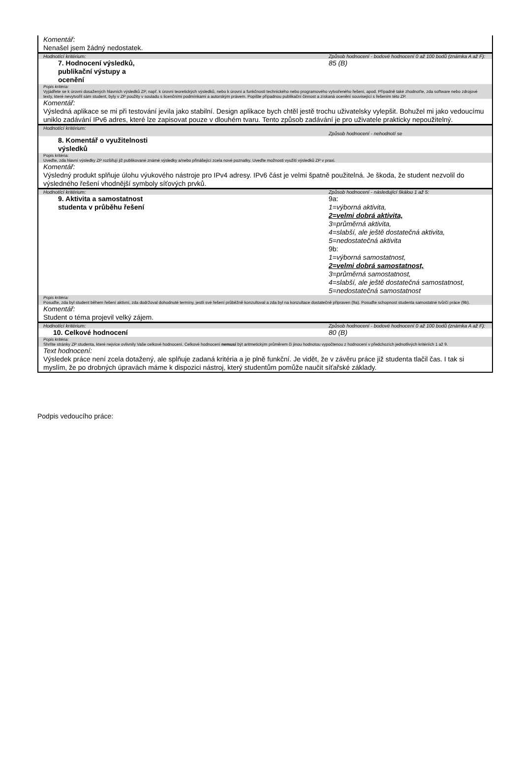| Komentář: Nenašel jsem žádný nedostatek. | |
| Hodnotící kritérium: | Způsob hodnocení - bodové hodnocení 0 až 100 bodů (známka A až F): |
| 7. Hodnocení výsledků, publikační výstupy a ocenění | 85 (B) |
| Popis kritéria: Vyjádřete se k úrovni dosažených hlavních výsledků ZP, např. k úrovni teoretických výsledků, nebo k úrovni a funkčnosti technického nebo programového vytvořeného řešení, apod. Případně také zhodnoťte, zda software nebo zdrojové texty, které nevytvořil sám student, byly v ZP použity v souladu s licenčními podmínkami a autorským právem. Popište případnou publikační činnost a získaná ocenění související s řešením této ZP. | |
| Komentář: Výsledná aplikace se mi při testování jevila jako stabilní. Design aplikace bych chtěl jestě trochu uživatelsky vylepšit. Bohužel mi jako vedoucímu uniklo zadávání IPv6 adres, které lze zapisovat pouze v dlouhém tvaru. Tento způsob zadávání je pro uživatele prakticky nepoužitelný. | |
| Hodnotící kritérium: | Způsob hodnocení - nehodnotí se |
| 8. Komentář o využitelnosti výsledků | |
| Popis kritéria: Uveďte, zda hlavní výsledky ZP rozšiřují již publikované známé výsledky a/nebo přinášející zcela nové poznatky. Uveďte možnosti využití výsledků ZP v praxi. | |
| Komentář: Výsledný produkt splňuje úlohu výukového nástroje pro IPv4 adresy. IPv6 část je velmi špatně použitelná. Je škoda, že student nezvolil do výsledného řešení vhodnější symboly síťových prvků. | |
| Hodnotící kritérium: | Způsob hodnocení - následující škálou 1 až 5: |
| 9. Aktivita a samostatnost studenta v průběhu řešení | 9a: 1=výborná aktivita, 2=velmi dobrá aktivita, 3=průměrná aktivita, 4=slabší, ale ještě dostatečná aktivita, 5=nedostatečná aktivita 9b: 1=výborná samostatnost, 2=velmi dobrá samostatnost, 3=průměrná samostatnost, 4=slabší, ale ještě dostatečná samostatnost, 5=nedostatečná samostatnost |
| Popis kritéria: Posuďte, zda byl student během řešení aktivní, zda dodržoval dohodnuté termíny, jestli své řešení průběžně konzultoval a zda byl na konzultace dostatečně připraven (9a). Posuďte schopnost studenta samostatné tvůrčí práce (9b). | |
| Komentář: Student o téma projevil velký zájem. | |
| Hodnotící kritérium: | Způsob hodnocení - bodové hodnocení 0 až 100 bodů (známka A až F): |
| 10. Celkové hodnocení | 80 (B) |
| Popis kritéria: Shrňte stránky ZP studenta, které nejvíce ovlivnily Vaše celkové hodnocení. Celkové hodnocení nemusí být aritmetickým průměrem či jinou hodnotou vypočtenou z hodnocení v předchozích jednotlivých kritériích 1 až 9. | |
| Text hodnocení: Výsledek práce není zcela dotažený, ale splňuje zadaná kritéria a je plně funkční. Je vidět, že v závěru práce již studenta tlačil čas. I tak si myslím, že po drobných úpravách máme k dispozici nástroj, který studentům pomůže naučit síťařské základy. | |
Podpis vedoucího práce: